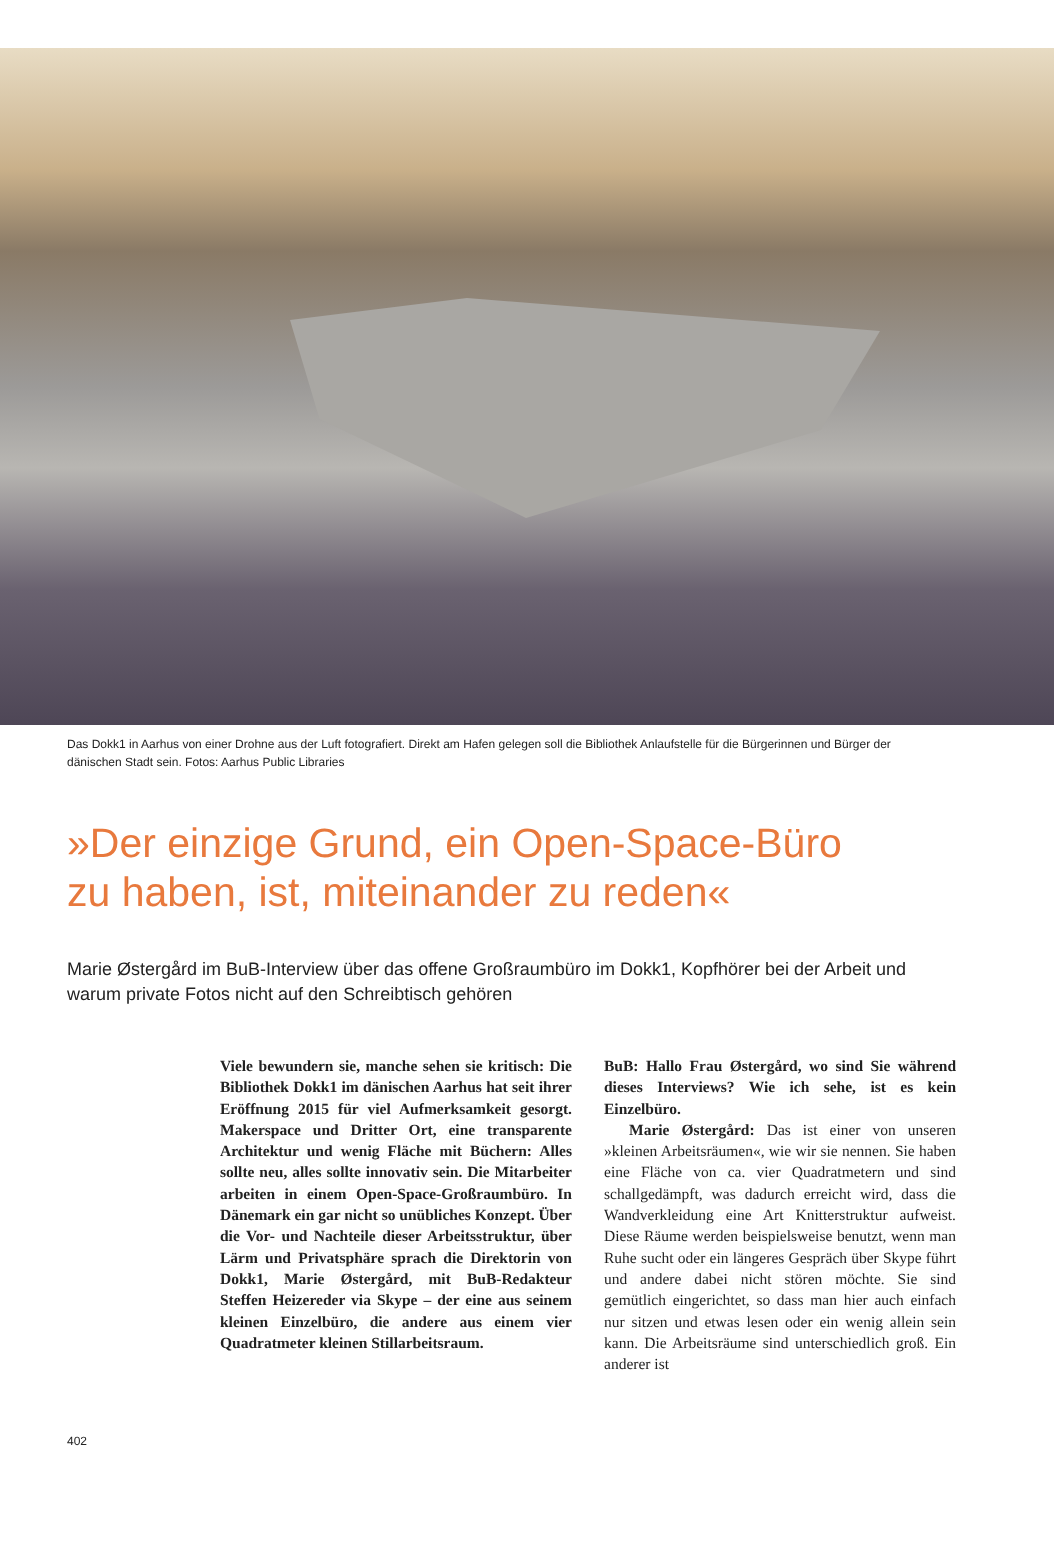Das Dokk1 in Aarhus von einer Drohne aus der Luft fotografiert. Direkt am Hafen gelegen soll die Bibliothek Anlaufstelle für die Bürgerinnen und Bürger der dänischen Stadt sein. Fotos: Aarhus Public Libraries
»Der einzige Grund, ein Open-Space-Büro
zu haben, ist, miteinander zu reden«
Marie Østergård im BuB-Interview über das offene Großraumbüro im Dokk1, Kopfhörer bei der Arbeit und warum private Fotos nicht auf den Schreibtisch gehören
Viele bewundern sie, manche sehen sie kritisch: Die Bibliothek Dokk1 im dänischen Aarhus hat seit ihrer Eröffnung 2015 für viel Aufmerksamkeit gesorgt. Makerspace und Dritter Ort, eine transparente Architektur und wenig Fläche mit Büchern: Alles sollte neu, alles sollte innovativ sein. Die Mitarbeiter arbeiten in einem Open-Space-Großraumbüro. In Dänemark ein gar nicht so unübliches Konzept. Über die Vor- und Nachteile dieser Arbeitsstruktur, über Lärm und Privatsphäre sprach die Direktorin von Dokk1, Marie Østergård, mit BuB-Redakteur Steffen Heizereder via Skype – der eine aus seinem kleinen Einzelbüro, die andere aus einem vier Quadratmeter kleinen Stillarbeitsraum.
BuB: Hallo Frau Østergård, wo sind Sie während dieses Interviews? Wie ich sehe, ist es kein Einzelbüro.
Marie Østergård: Das ist einer von unseren »kleinen Arbeitsräumen«, wie wir sie nennen. Sie haben eine Fläche von ca. vier Quadratmetern und sind schallgedämpft, was dadurch erreicht wird, dass die Wandverkleidung eine Art Knitterstruktur aufweist. Diese Räume werden beispielsweise benutzt, wenn man Ruhe sucht oder ein längeres Gespräch über Skype führt und andere dabei nicht stören möchte. Sie sind gemütlich eingerichtet, so dass man hier auch einfach nur sitzen und etwas lesen oder ein wenig allein sein kann. Die Arbeitsräume sind unterschiedlich groß. Ein anderer ist
402